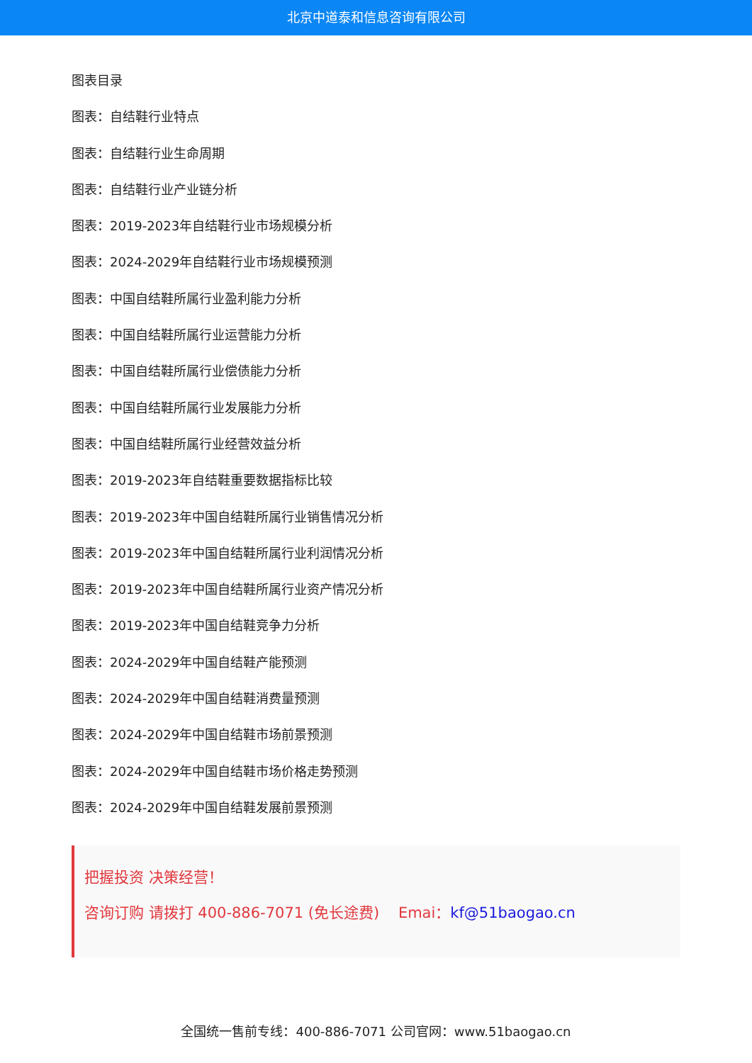北京中道泰和信息咨询有限公司
图表目录
图表：自结鞋行业特点
图表：自结鞋行业生命周期
图表：自结鞋行业产业链分析
图表：2019-2023年自结鞋行业市场规模分析
图表：2024-2029年自结鞋行业市场规模预测
图表：中国自结鞋所属行业盈利能力分析
图表：中国自结鞋所属行业运营能力分析
图表：中国自结鞋所属行业偿债能力分析
图表：中国自结鞋所属行业发展能力分析
图表：中国自结鞋所属行业经营效益分析
图表：2019-2023年自结鞋重要数据指标比较
图表：2019-2023年中国自结鞋所属行业销售情况分析
图表：2019-2023年中国自结鞋所属行业利润情况分析
图表：2019-2023年中国自结鞋所属行业资产情况分析
图表：2019-2023年中国自结鞋竞争力分析
图表：2024-2029年中国自结鞋产能预测
图表：2024-2029年中国自结鞋消费量预测
图表：2024-2029年中国自结鞋市场前景预测
图表：2024-2029年中国自结鞋市场价格走势预测
图表：2024-2029年中国自结鞋发展前景预测
把握投资 决策经营！
咨询订购 请拨打 400-886-7071 (免长途费) Emai：kf@51baogao.cn
全国统一售前专线：400-886-7071 公司官网：www.51baogao.cn